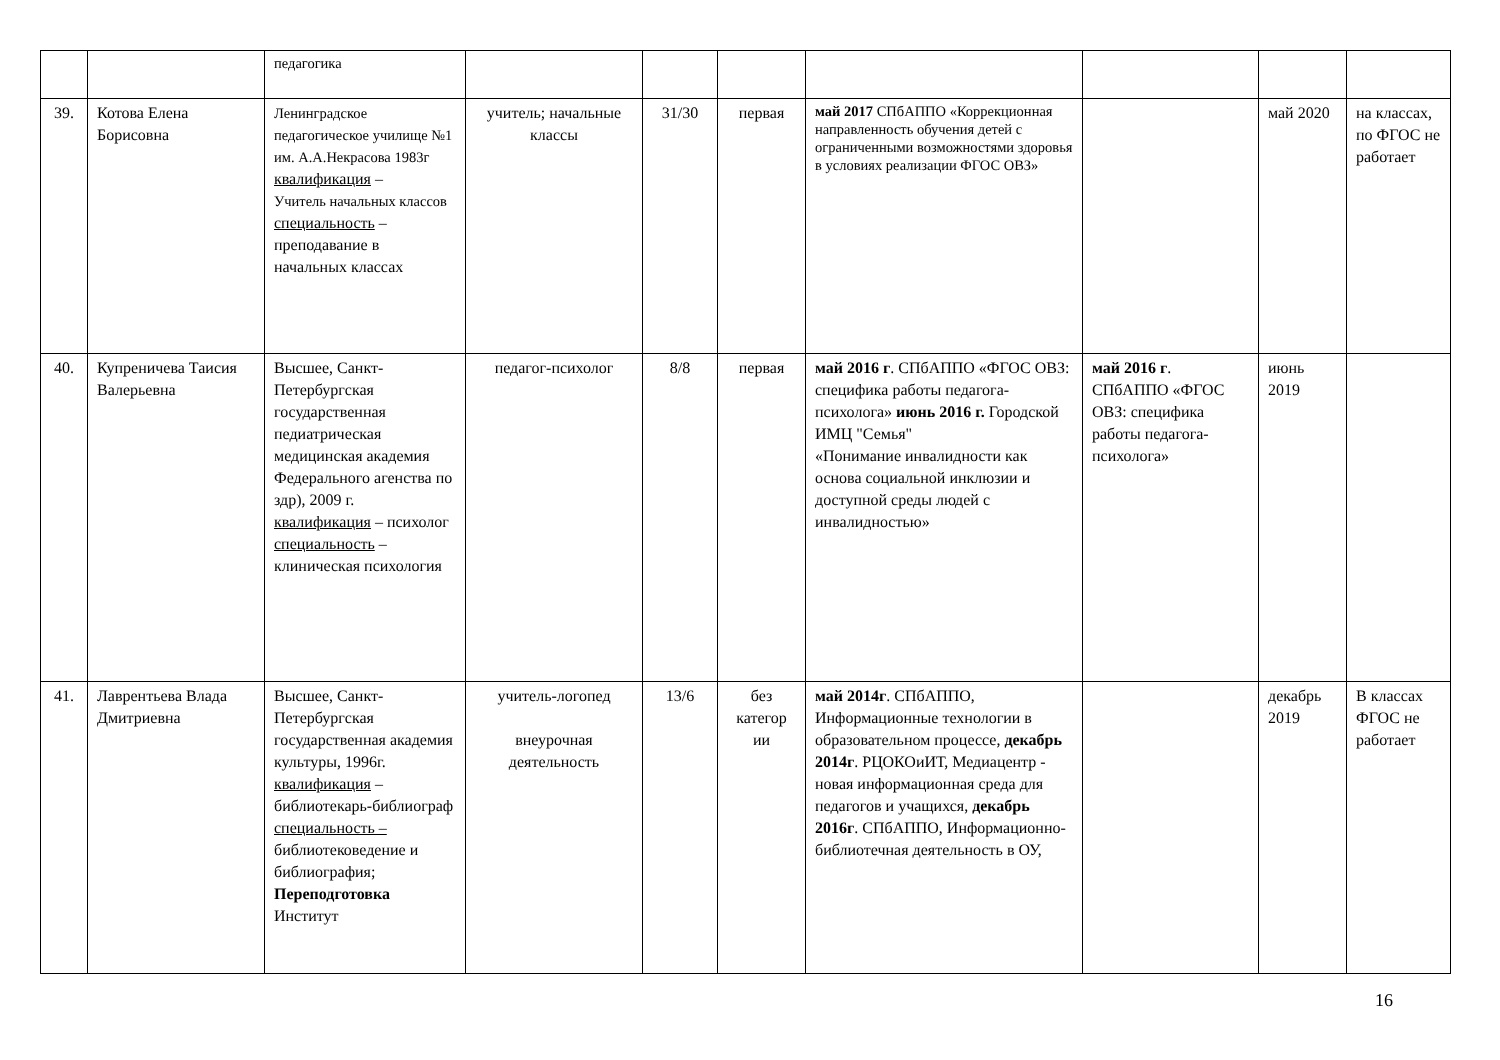| | | педагогика | | | | | | | |
| 39. | Котова Елена Борисовна | Ленинградское педагогическое училище №1 им. А.А.Некрасова 1983г квалификация – Учитель начальных классов специальность – преподавание в начальных классах | учитель; начальные классы | 31/30 | первая | май 2017 СПбАППО «Коррекционная направленность обучения детей с ограниченными возможностями здоровья в условиях реализации ФГОС ОВЗ» | | май 2020 | на классах, по ФГОС не работает |
| 40. | Купреничева Таисия Валерьевна | Высшее, Санкт-Петербургская государственная педиатрическая медицинская академия Федерального агенства по здр), 2009 г. квалификация – психолог специальность – клиническая психология | педагог-психолог | 8/8 | первая | май 2016 г . СПбАППО «ФГОС ОВЗ: специфика работы педагога-психолога» июнь 2016 г. Городской ИМЦ "Семья" «Понимание инвалидности как основа социальной инклюзии и доступной среды людей с инвалидностью» | май 2016 г . СПбАППО «ФГОС ОВЗ: специфика работы педагога-психолога» | июнь 2019 | |
| 41. | Лаврентьева Влада Дмитриевна | Высшее, Санкт-Петербургская государственная академия культуры, 1996г. квалификация – библиотекарь-библиограф специальность – библиотековедение и библиография; Переподготовка Институт | учитель-логопед внеурочная деятельность | 13/6 | без категор ии | май 2014г . СПбАППО, Информационные технологии в образовательном процессе, декабрь 2014г . РЦОКОиИТ, Медиацентр - новая информационная среда для педагогов и учащихся, декабрь 2016г . СПбАППО, Информационно-библиотечная деятельность в ОУ, | | декабрь 2019 | В классах ФГОС не работает |
16